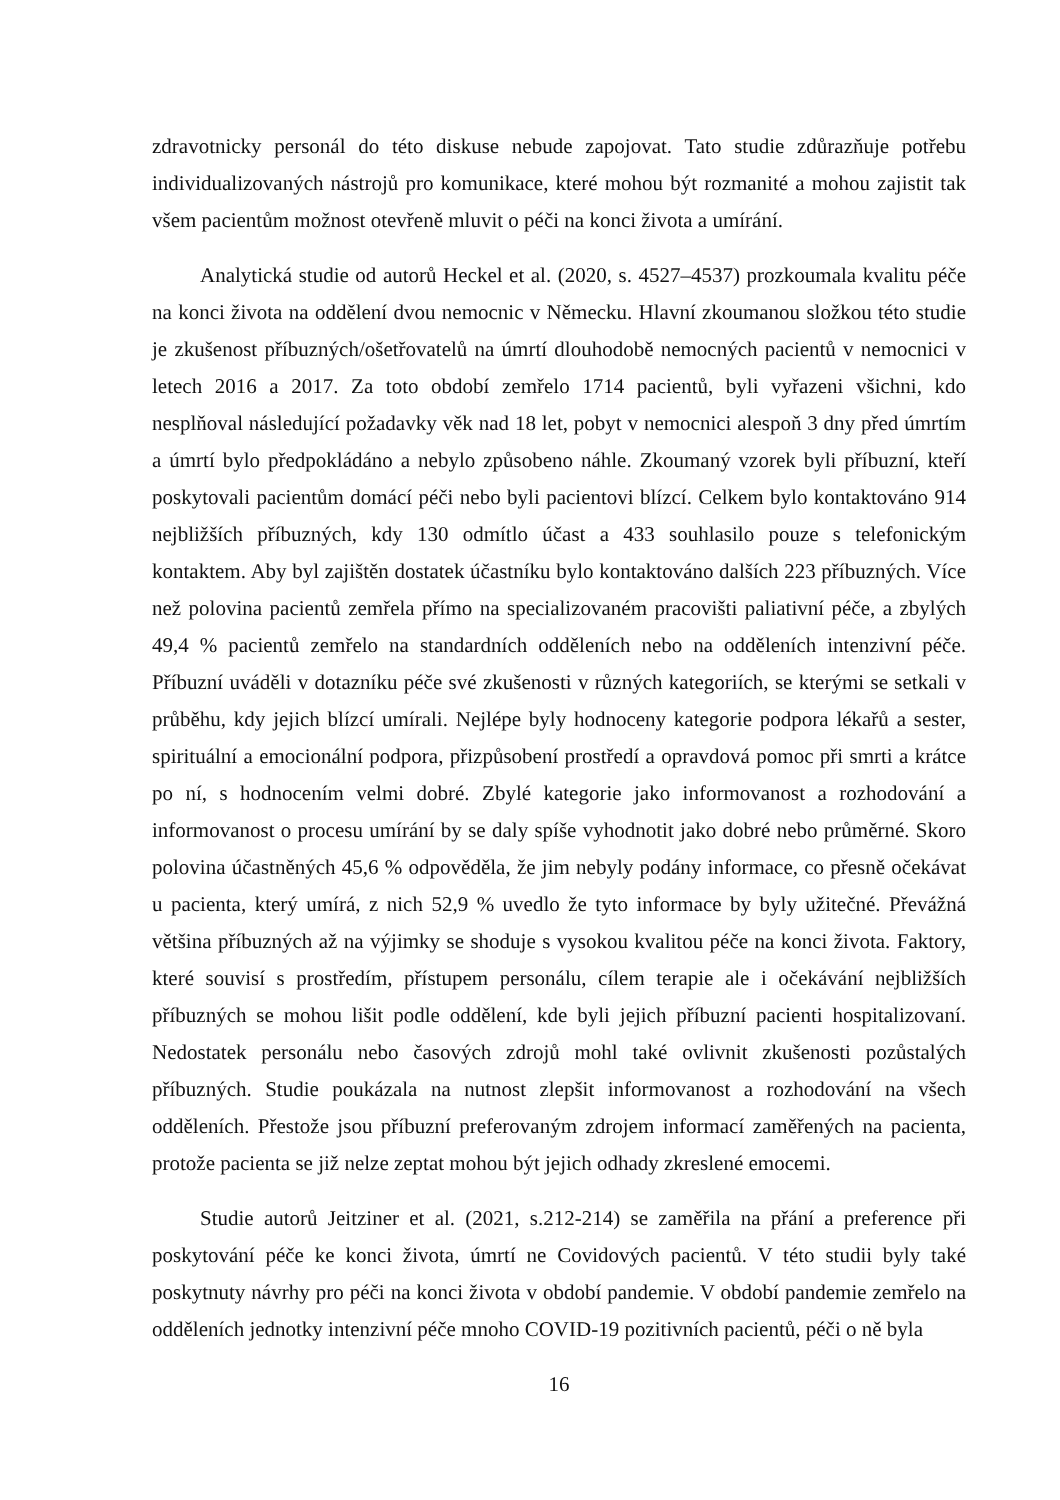zdravotnicky personál do této diskuse nebude zapojovat. Tato studie zdůrazňuje potřebu individualizovaných nástrojů pro komunikace, které mohou být rozmanité a mohou zajistit tak všem pacientům možnost otevřeně mluvit o péči na konci života a umírání.
Analytická studie od autorů Heckel et al. (2020, s. 4527–4537) prozkoumala kvalitu péče na konci života na oddělení dvou nemocnic v Německu. Hlavní zkoumanou složkou této studie je zkušenost příbuzných/ošetřovatelů na úmrtí dlouhodobě nemocných pacientů v nemocnici v letech 2016 a 2017. Za toto období zemřelo 1714 pacientů, byli vyřazeni všichni, kdo nesplňoval následující požadavky věk nad 18 let, pobyt v nemocnici alespoň 3 dny před úmrtím a úmrtí bylo předpokládáno a nebylo způsobeno náhle. Zkoumaný vzorek byli příbuzní, kteří poskytovali pacientům domácí péči nebo byli pacientovi blízcí. Celkem bylo kontaktováno 914 nejbližších příbuzných, kdy 130 odmítlo účast a 433 souhlasilo pouze s telefonickým kontaktem. Aby byl zajištěn dostatek účastníku bylo kontaktováno dalších 223 příbuzných. Více než polovina pacientů zemřela přímo na specializovaném pracovišti paliativní péče, a zbylých 49,4 % pacientů zemřelo na standardních odděleních nebo na odděleních intenzivní péče. Příbuzní uváděli v dotazníku péče své zkušenosti v různých kategoriích, se kterými se setkali v průběhu, kdy jejich blízcí umírali. Nejlépe byly hodnoceny kategorie podpora lékařů a sester, spirituální a emocionální podpora, přizpůsobení prostředí a opravdová pomoc při smrti a krátce po ní, s hodnocením velmi dobré. Zbylé kategorie jako informovanost a rozhodování a informovanost o procesu umírání by se daly spíše vyhodnotit jako dobré nebo průměrné. Skoro polovina účastněných 45,6 % odpověděla, že jim nebyly podány informace, co přesně očekávat u pacienta, který umírá, z nich 52,9 % uvedlo že tyto informace by byly užitečné. Převážná většina příbuzných až na výjimky se shoduje s vysokou kvalitou péče na konci života. Faktory, které souvisí s prostředím, přístupem personálu, cílem terapie ale i očekávání nejbližších příbuzných se mohou lišit podle oddělení, kde byli jejich příbuzní pacienti hospitalizovaní. Nedostatek personálu nebo časových zdrojů mohl také ovlivnit zkušenosti pozůstalých příbuzných. Studie poukázala na nutnost zlepšit informovanost a rozhodování na všech odděleních. Přestože jsou příbuzní preferovaným zdrojem informací zaměřených na pacienta, protože pacienta se již nelze zeptat mohou být jejich odhady zkreslené emocemi.
Studie autorů Jeitziner et al. (2021, s.212-214) se zaměřila na přání a preference při poskytování péče ke konci života, úmrtí ne Covidových pacientů. V této studii byly také poskytnuty návrhy pro péči na konci života v období pandemie. V období pandemie zemřelo na odděleních jednotky intenzivní péče mnoho COVID-19 pozitivních pacientů, péči o ně byla
16